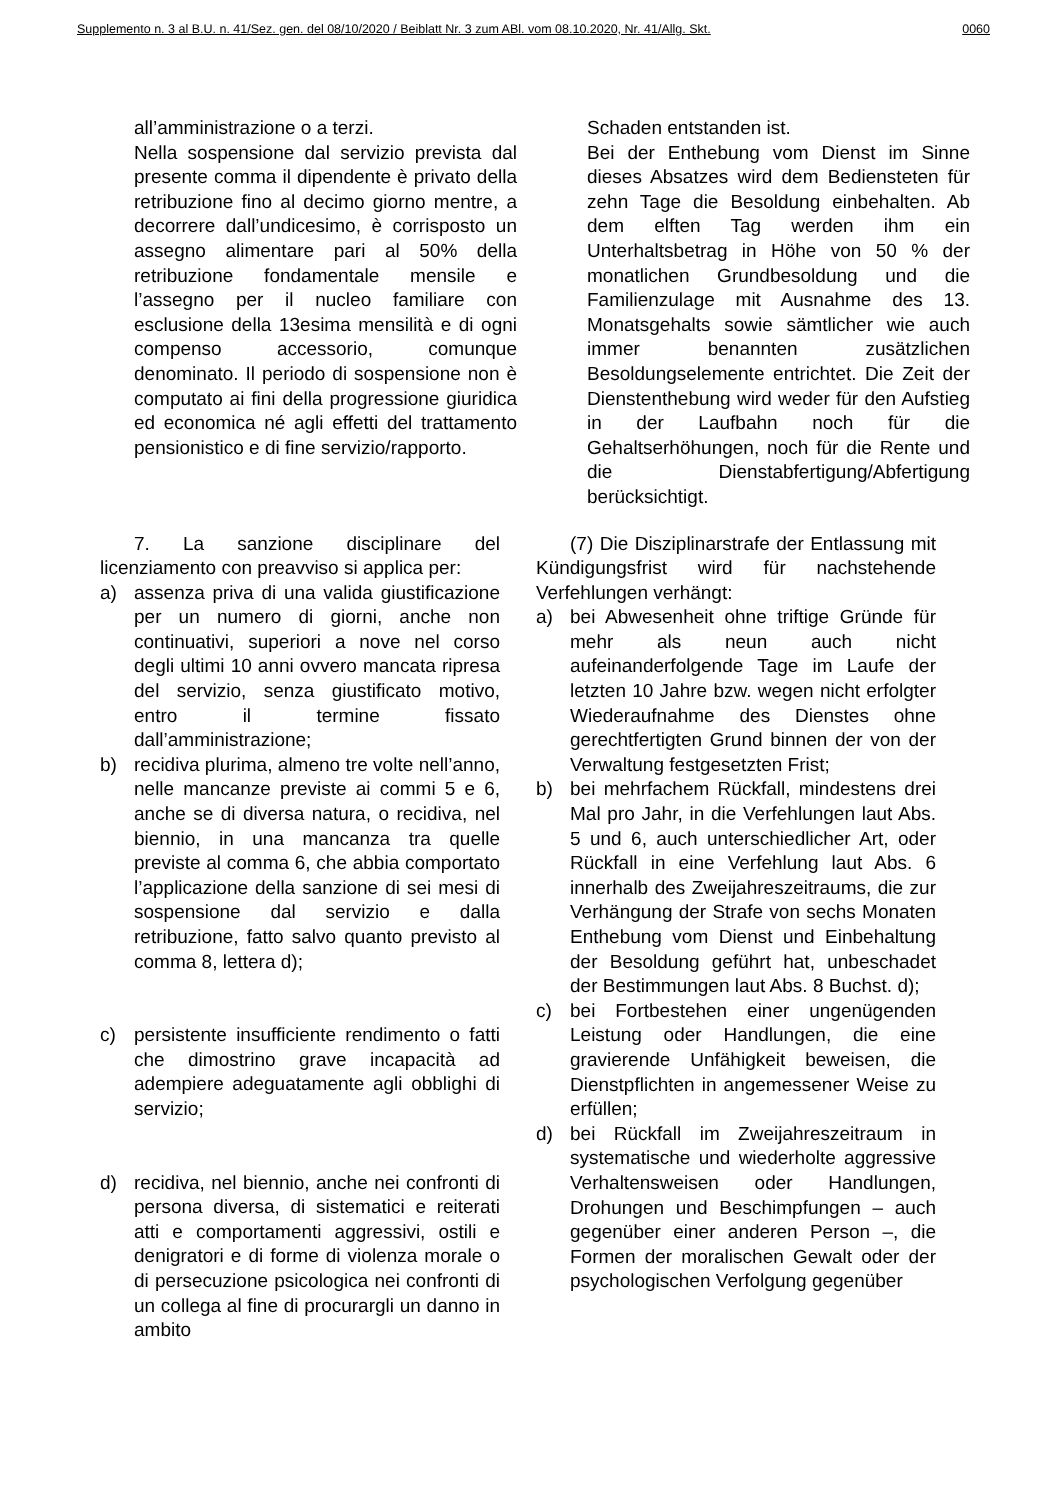Supplemento n. 3 al B.U. n. 41/Sez. gen. del 08/10/2020 / Beiblatt Nr. 3 zum ABl. vom 08.10.2020, Nr. 41/Allg. Skt. 0060
all’amministrazione o a terzi.
Nella sospensione dal servizio prevista dal presente comma il dipendente è privato della retribuzione fino al decimo giorno mentre, a decorrere dall’undicesimo, è corrisposto un assegno alimentare pari al 50% della retribuzione fondamentale mensile e l’assegno per il nucleo familiare con esclusione della 13esima mensilità e di ogni compenso accessorio, comunque denominato. Il periodo di sospensione non è computato ai fini della progressione giuridica ed economica né agli effetti del trattamento pensionistico e di fine servizio/rapporto.
Schaden entstanden ist.
Bei der Enthebung vom Dienst im Sinne dieses Absatzes wird dem Bediensteten für zehn Tage die Besoldung einbehalten. Ab dem elften Tag werden ihm ein Unterhaltsbetrag in Höhe von 50 % der monatlichen Grundbesoldung und die Familienzulage mit Ausnahme des 13. Monatsgehalts sowie sämtlicher wie auch immer benannten zusätzlichen Besoldungselemente entrichtet. Die Zeit der Dienstenthebung wird weder für den Aufstieg in der Laufbahn noch für die Gehaltserhöhungen, noch für die Rente und die Dienstabfertigung/Abfertigung berücksichtigt.
7. La sanzione disciplinare del licenziamento con preavviso si applica per:
a) assenza priva di una valida giustificazione per un numero di giorni, anche non continuativi, superiori a nove nel corso degli ultimi 10 anni ovvero mancata ripresa del servizio, senza giustificato motivo, entro il termine fissato dall’amministrazione;
b) recidiva plurima, almeno tre volte nell’anno, nelle mancanze previste ai commi 5 e 6, anche se di diversa natura, o recidiva, nel biennio, in una mancanza tra quelle previste al comma 6, che abbia comportato l’applicazione della sanzione di sei mesi di sospensione dal servizio e dalla retribuzione, fatto salvo quanto previsto al comma 8, lettera d);
c) persistente insufficiente rendimento o fatti che dimostrino grave incapacità ad adempiere adeguatamente agli obblighi di servizio;
d) recidiva, nel biennio, anche nei confronti di persona diversa, di sistematici e reiterati atti e comportamenti aggressivi, ostili e denigratori e di forme di violenza morale o di persecuzione psicologica nei confronti di un collega al fine di procurargli un danno in ambito
(7) Die Disziplinarstrafe der Entlassung mit Kündigungsfrist wird für nachstehende Verfehlungen verhängt:
a) bei Abwesenheit ohne triftige Gründe für mehr als neun auch nicht aufeinanderfolgende Tage im Laufe der letzten 10 Jahre bzw. wegen nicht erfolgter Wiederaufnahme des Dienstes ohne gerechtfertigten Grund binnen der von der Verwaltung festgesetzten Frist;
b) bei mehrfachem Rückfall, mindestens drei Mal pro Jahr, in die Verfehlungen laut Abs. 5 und 6, auch unterschiedlicher Art, oder Rückfall in eine Verfehlung laut Abs. 6 innerhalb des Zweijahreszeitraums, die zur Verhängung der Strafe von sechs Monaten Enthebung vom Dienst und Einbehaltung der Besoldung geführt hat, unbeschadet der Bestimmungen laut Abs. 8 Buchst. d);
c) bei Fortbestehen einer ungenügenden Leistung oder Handlungen, die eine gravierende Unfähigkeit beweisen, die Dienstpflichten in angemessener Weise zu erfüllen;
d) bei Rückfall im Zweijahreszeitraum in systematische und wiederholte aggressive Verhaltensweisen oder Handlungen, Drohungen und Beschimpfungen – auch gegenüber einer anderen Person –, die Formen der moralischen Gewalt oder der psychologischen Verfolgung gegenüber